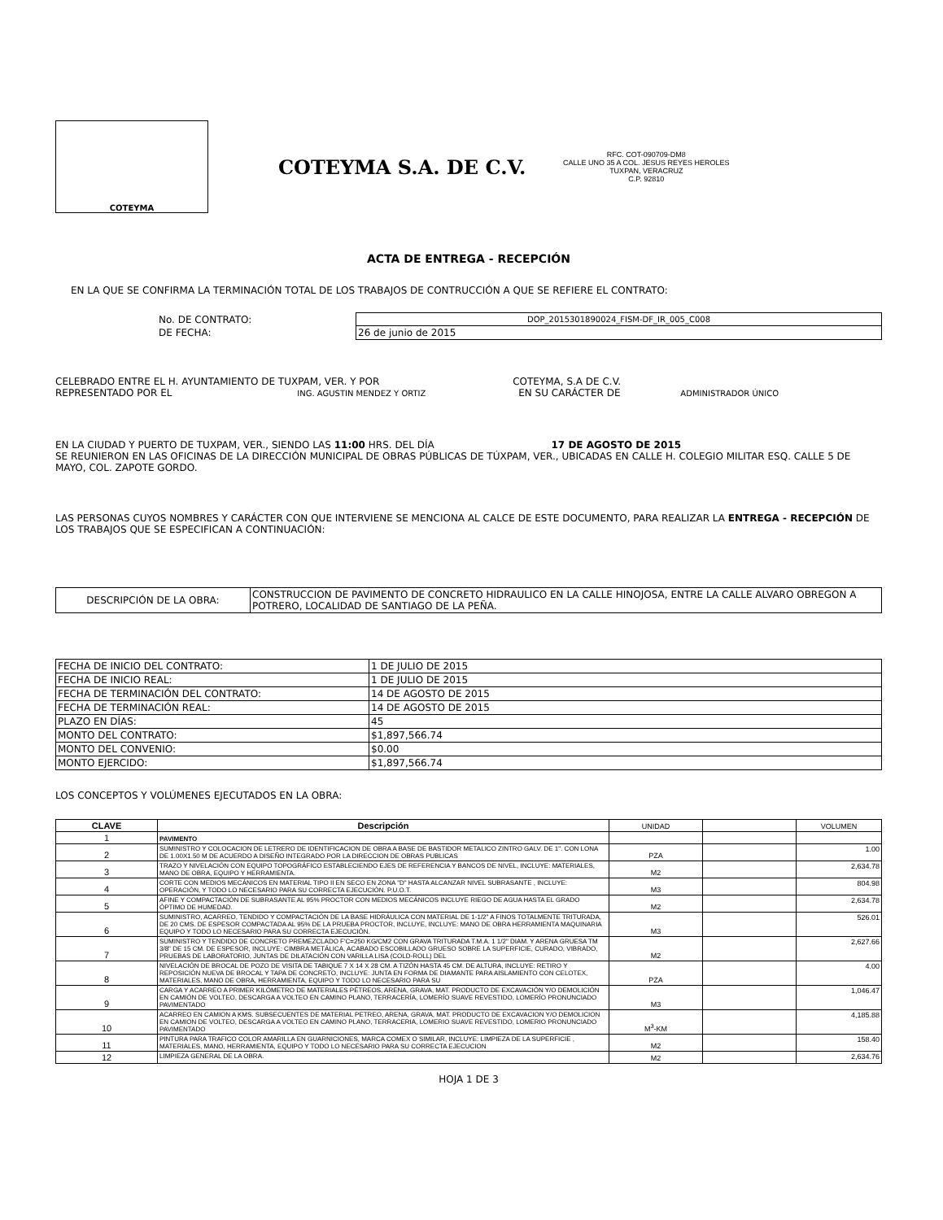COTEYMA
COTEYMA S.A. DE C.V.
RFC. COT-090709-DM8
CALLE UNO 35 A COL. JESUS REYES HEROLES
TUXPAN, VERACRUZ
C.P. 92810
ACTA DE ENTREGA - RECEPCIÓN
EN LA QUE SE CONFIRMA LA TERMINACIÓN TOTAL DE LOS TRABAJOS DE CONTRUCCIÓN A QUE SE REFIERE EL CONTRATO:
| No. DE CONTRATO: | DOP_2015301890024_FISM-DF_IR_005_C008 |
| DE FECHA: | 26 de junio de 2015 |
CELEBRADO ENTRE EL H. AYUNTAMIENTO DE TUXPAM, VER. Y POR COTEYMA, S.A DE C.V.
REPRESENTADO POR EL ING. AGUSTIN MENDEZ Y ORTIZ EN SU CARÁCTER DE ADMINISTRADOR ÚNICO
EN LA CIUDAD Y PUERTO DE TUXPAM, VER., SIENDO LAS 11:00 HRS. DEL DÍA 17 DE AGOSTO DE 2015
SE REUNIERON EN LAS OFICINAS DE LA DIRECCIÓN MUNICIPAL DE OBRAS PÚBLICAS DE TÚXPAM, VER., UBICADAS EN CALLE H. COLEGIO MILITAR ESQ. CALLE 5 DE MAYO, COL. ZAPOTE GORDO.
LAS PERSONAS CUYOS NOMBRES Y CARÁCTER CON QUE INTERVIENE SE MENCIONA AL CALCE DE ESTE DOCUMENTO, PARA REALIZAR LA ENTREGA - RECEPCIÓN DE LOS TRABAJOS QUE SE ESPECIFICAN A CONTINUACIÓN:
| DESCRIPCIÓN DE LA OBRA: | CONSTRUCCION DE PAVIMENTO DE CONCRETO HIDRAULICO EN LA CALLE HINOJOSA, ENTRE LA CALLE ALVARO OBREGON A POTRERO, LOCALIDAD DE SANTIAGO DE LA PEÑA. |
| FECHA DE INICIO DEL CONTRATO: | 1 DE JULIO DE 2015 |
| FECHA DE INICIO REAL: | 1 DE JULIO DE 2015 |
| FECHA DE TERMINACIÓN DEL CONTRATO: | 14 DE AGOSTO DE 2015 |
| FECHA DE TERMINACIÓN REAL: | 14 DE AGOSTO DE 2015 |
| PLAZO EN DÍAS: | 45 |
| MONTO DEL CONTRATO: | $1,897,566.74 |
| MONTO DEL CONVENIO: | $0.00 |
| MONTO EJERCIDO: | $1,897,566.74 |
LOS CONCEPTOS Y VOLÚMENES EJECUTADOS EN LA OBRA:
| CLAVE | Descripción | UNIDAD | | VOLUMEN |
| 1 | PAVIMENTO | | | |
| 2 | SUMINISTRO Y COLOCACION DE LETRERO DE IDENTIFICACION DE OBRA A BASE DE BASTIDOR METALICO ZINTRO GALV. DE 1". CON LONA DE 1.00X1.50 M DE ACUERDO A DISEÑO INTEGRADO POR LA DIRECCION DE OBRAS PUBLICAS | PZA | | 1.00 |
| 3 | TRAZO Y NIVELACIÓN CON EQUIPO TOPOGRÁFICO ESTABLECIENDO EJES DE REFERENCIA Y BANCOS DE NIVEL, INCLUYE: MATERIALES, MANO DE OBRA, EQUIPO Y HERRAMIENTA. | M2 | | 2,634.78 |
| 4 | CORTE CON MEDIOS MECÁNICOS EN MATERIAL TIPO II EN SECO EN ZONA "D" HASTA ALCANZAR NIVEL SUBRASANTE , INCLUYE: OPERACIÓN, Y TODO LO NECESARIO PARA SU CORRECTA EJECUCIÓN. P.U.O.T. | M3 | | 804.98 |
| 5 | AFINE Y COMPACTACIÓN DE SUBRASANTE AL 95% PROCTOR CON MEDIOS MECÁNICOS INCLUYE RIEGO DE AGUA HASTA EL GRADO ÓPTIMO DE HUMEDAD. | M2 | | 2,634.78 |
| 6 | SUMINISTRO, ACARREO, TENDIDO Y COMPACTACIÓN DE LA BASE HIDRÁULICA CON MATERIAL DE 1-1/2" A FINOS TOTALMENTE TRITURADA, DE 20 CMS. DE ESPESOR COMPACTADA AL 95% DE LA PRUEBA PROCTOR, INCLUYE, INCLUYE: MANO DE OBRA HERRAMIENTA MAQUINARIA EQUIPO Y TODO LO NECESARIO PARA SU CORRECTA EJECUCIÓN. | M3 | | 526.01 |
| 7 | SUMINISTRO Y TENDIDO DE CONCRETO PREMEZCLADO F'C=250 KG/CM2 CON GRAVA TRITURADA T.M.A. 1 1/2" DIAM. Y ARENA GRUESA TM 3/8" DE 15 CM. DE ESPESOR, INCLUYE: CIMBRA METÁLICA, ACABADO ESCOBILLADO GRUESO SOBRE LA SUPERFICIE, CURADO, VIBRADO, PRUEBAS DE LABORATORIO, JUNTAS DE DILATACIÓN CON VARILLA LISA (COLD-ROLL) DEL | M2 | | 2,627.66 |
| 8 | NIVELACIÓN DE BROCAL DE POZO DE VISITA DE TABIQUE 7 X 14 X 28 CM. A TIZÓN HASTA 45 CM. DE ALTURA, INCLUYE: RETIRO Y REPOSICIÓN NUEVA DE BROCAL Y TAPA DE CONCRETO, INCLUYE: JUNTA EN FORMA DE DIAMANTE PARA AISLAMIENTO CON CELOTEX, MATERIALES, MANO DE OBRA, HERRAMIENTA, EQUIPO Y TODO LO NECESARIO PARA SU | PZA | | 4.00 |
| 9 | CARGA Y ACARREO A PRIMER KILÓMETRO DE MATERIALES PÉTREOS, ARENA, GRAVA, MAT. PRODUCTO DE EXCAVACIÓN Y/O DEMOLICIÓN EN CAMIÓN DE VOLTEO, DESCARGA A VOLTEO EN CAMINO PLANO, TERRACERÍA, LOMERÍO SUAVE REVESTIDO, LOMERÍO PRONUNCIADO PAVIMENTADO | M3 | | 1,046.47 |
| 10 | ACARREO EN CAMION A KMS. SUBSECUENTES DE MATERIAL PETREO, ARENA, GRAVA, MAT. PRODUCTO DE EXCAVACION Y/O DEMOLICION EN CAMION DE VOLTEO, DESCARGA A VOLTEO EN CAMINO PLANO, TERRACERIA, LOMERIO SUAVE REVESTIDO, LOMERIO PRONUNCIADO PAVIMENTADO | M<sup>3</sup>-KM | | 4,185.88 |
| 11 | PINTURA PARA TRAFICO COLOR AMARILLA EN GUARNICIONES, MARCA COMEX O SIMILAR, INCLUYE: LIMPIEZA DE LA SUPERFICIE , MATERIALES, MANO, HERRAMIENTA, EQUIPO Y TODO LO NECESARIO PARA SU CORRECTA EJECUCION | M2 | | 158.40 |
| 12 | LIMPIEZA GENERAL DE LA OBRA. | M2 | | 2,634.76 |
HOJA 1 DE 3